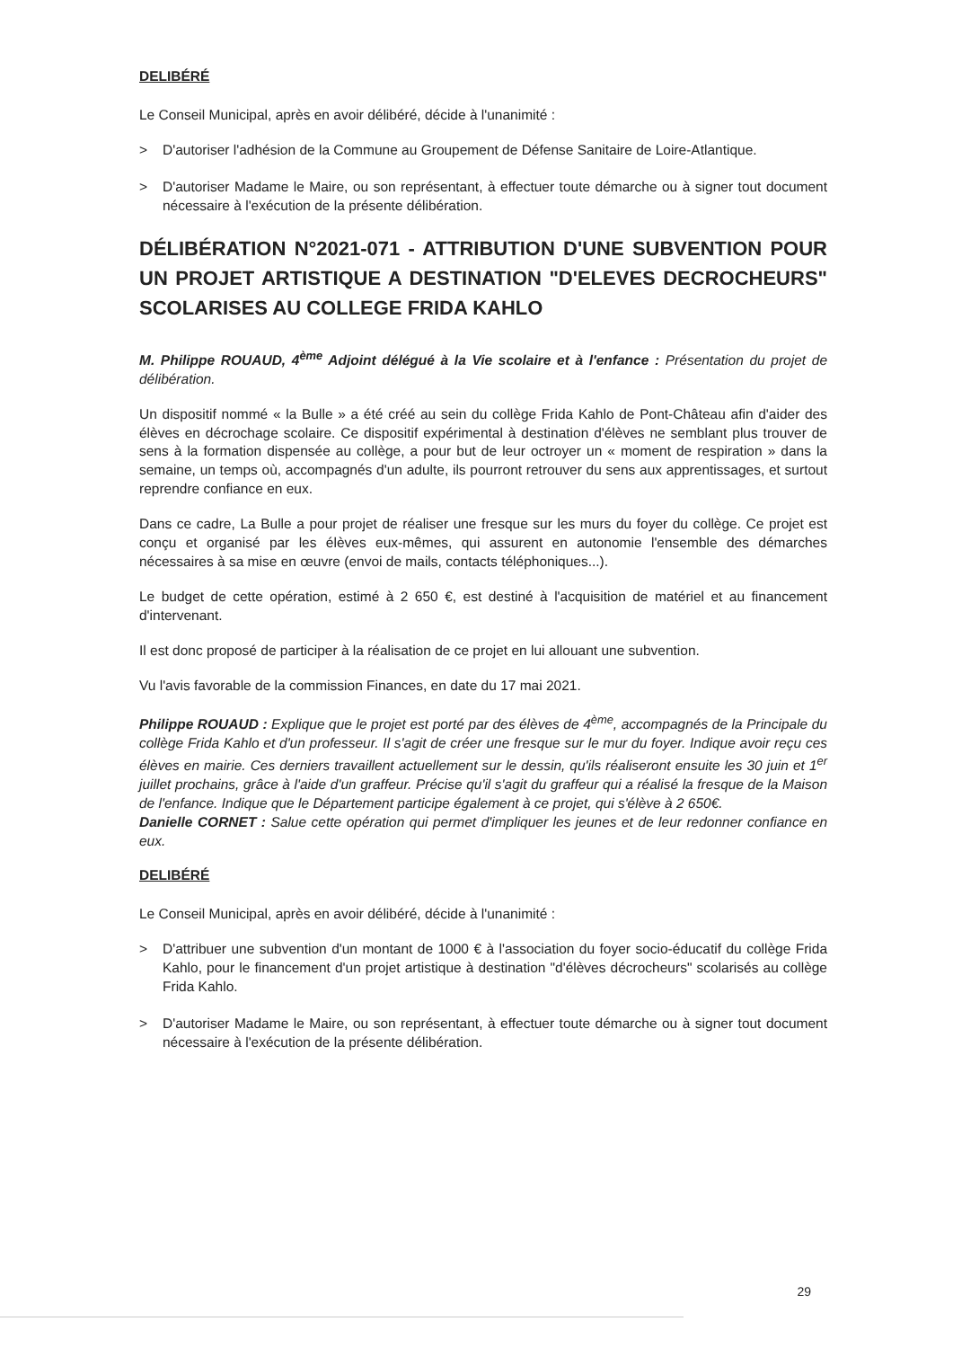DELIBÉRÉ
Le Conseil Municipal, après en avoir délibéré, décide à l'unanimité :
> D'autoriser l'adhésion de la Commune au Groupement de Défense Sanitaire de Loire-Atlantique.
> D'autoriser Madame le Maire, ou son représentant, à effectuer toute démarche ou à signer tout document nécessaire à l'exécution de la présente délibération.
DÉLIBÉRATION N°2021-071 - ATTRIBUTION D'UNE SUBVENTION POUR UN PROJET ARTISTIQUE A DESTINATION "D'ELEVES DECROCHEURS" SCOLARISES AU COLLEGE FRIDA KAHLO
M. Philippe ROUAUD, 4<sup>ème</sup> Adjoint délégué à la Vie scolaire et à l'enfance : Présentation du projet de délibération.
Un dispositif nommé « la Bulle » a été créé au sein du collège Frida Kahlo de Pont-Château afin d'aider des élèves en décrochage scolaire. Ce dispositif expérimental à destination d'élèves ne semblant plus trouver de sens à la formation dispensée au collège, a pour but de leur octroyer un « moment de respiration » dans la semaine, un temps où, accompagnés d'un adulte, ils pourront retrouver du sens aux apprentissages, et surtout reprendre confiance en eux.
Dans ce cadre, La Bulle a pour projet de réaliser une fresque sur les murs du foyer du collège. Ce projet est conçu et organisé par les élèves eux-mêmes, qui assurent en autonomie l'ensemble des démarches nécessaires à sa mise en œuvre (envoi de mails, contacts téléphoniques...).
Le budget de cette opération, estimé à 2 650 €, est destiné à l'acquisition de matériel et au financement d'intervenant.
Il est donc proposé de participer à la réalisation de ce projet en lui allouant une subvention.
Vu l'avis favorable de la commission Finances, en date du 17 mai 2021.
Philippe ROUAUD : Explique que le projet est porté par des élèves de 4<sup>ème</sup>, accompagnés de la Principale du collège Frida Kahlo et d'un professeur. Il s'agit de créer une fresque sur le mur du foyer. Indique avoir reçu ces élèves en mairie. Ces derniers travaillent actuellement sur le dessin, qu'ils réaliseront ensuite les 30 juin et 1<sup>er</sup> juillet prochains, grâce à l'aide d'un graffeur. Précise qu'il s'agit du graffeur qui a réalisé la fresque de la Maison de l'enfance. Indique que le Département participe également à ce projet, qui s'élève à 2 650€.
Danielle CORNET : Salue cette opération qui permet d'impliquer les jeunes et de leur redonner confiance en eux.
DELIBÉRÉ
Le Conseil Municipal, après en avoir délibéré, décide à l'unanimité :
> D'attribuer une subvention d'un montant de 1000 € à l'association du foyer socio-éducatif du collège Frida Kahlo, pour le financement d'un projet artistique à destination "d'élèves décrocheurs" scolarisés au collège Frida Kahlo.
> D'autoriser Madame le Maire, ou son représentant, à effectuer toute démarche ou à signer tout document nécessaire à l'exécution de la présente délibération.
29